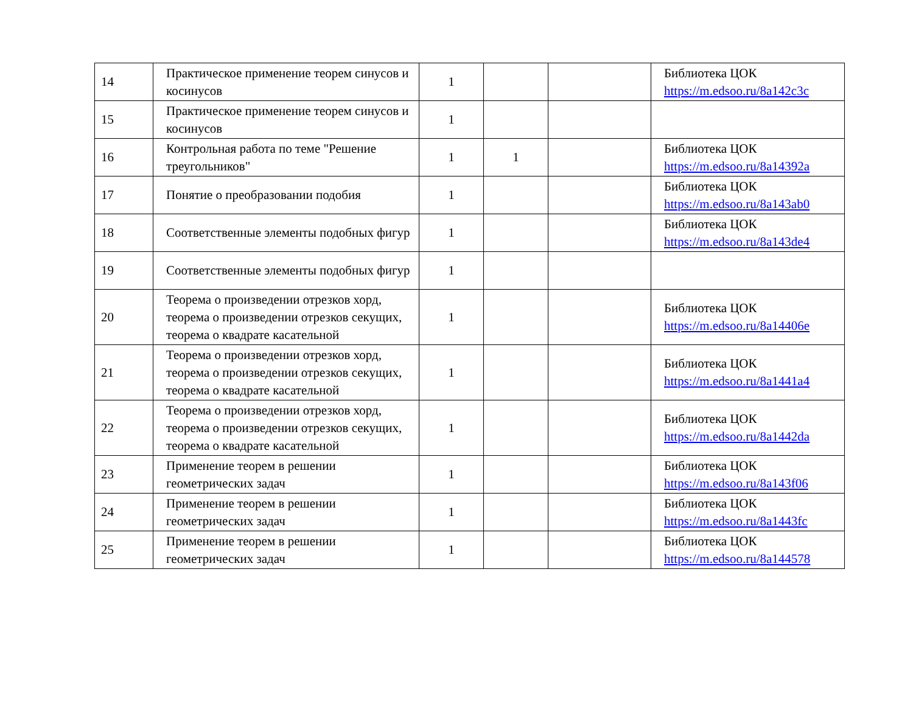| 14 | Практическое применение теорем синусов и косинусов | 1 | | | Библиотека ЦОК https://m.edsoo.ru/8a142c3c |
| 15 | Практическое применение теорем синусов и косинусов | 1 | | | |
| 16 | Контрольная работа по теме "Решение треугольников" | 1 | 1 | | Библиотека ЦОК https://m.edsoo.ru/8a14392a |
| 17 | Понятие о преобразовании подобия | 1 | | | Библиотека ЦОК https://m.edsoo.ru/8a143ab0 |
| 18 | Соответственные элементы подобных фигур | 1 | | | Библиотека ЦОК https://m.edsoo.ru/8a143de4 |
| 19 | Соответственные элементы подобных фигур | 1 | | | |
| 20 | Теорема о произведении отрезков хорд, теорема о произведении отрезков секущих, теорема о квадрате касательной | 1 | | | Библиотека ЦОК https://m.edsoo.ru/8a14406e |
| 21 | Теорема о произведении отрезков хорд, теорема о произведении отрезков секущих, теорема о квадрате касательной | 1 | | | Библиотека ЦОК https://m.edsoo.ru/8a1441a4 |
| 22 | Теорема о произведении отрезков хорд, теорема о произведении отрезков секущих, теорема о квадрате касательной | 1 | | | Библиотека ЦОК https://m.edsoo.ru/8a1442da |
| 23 | Применение теорем в решении геометрических задач | 1 | | | Библиотека ЦОК https://m.edsoo.ru/8a143f06 |
| 24 | Применение теорем в решении геометрических задач | 1 | | | Библиотека ЦОК https://m.edsoo.ru/8a1443fc |
| 25 | Применение теорем в решении геометрических задач | 1 | | | Библиотека ЦОК https://m.edsoo.ru/8a144578 |